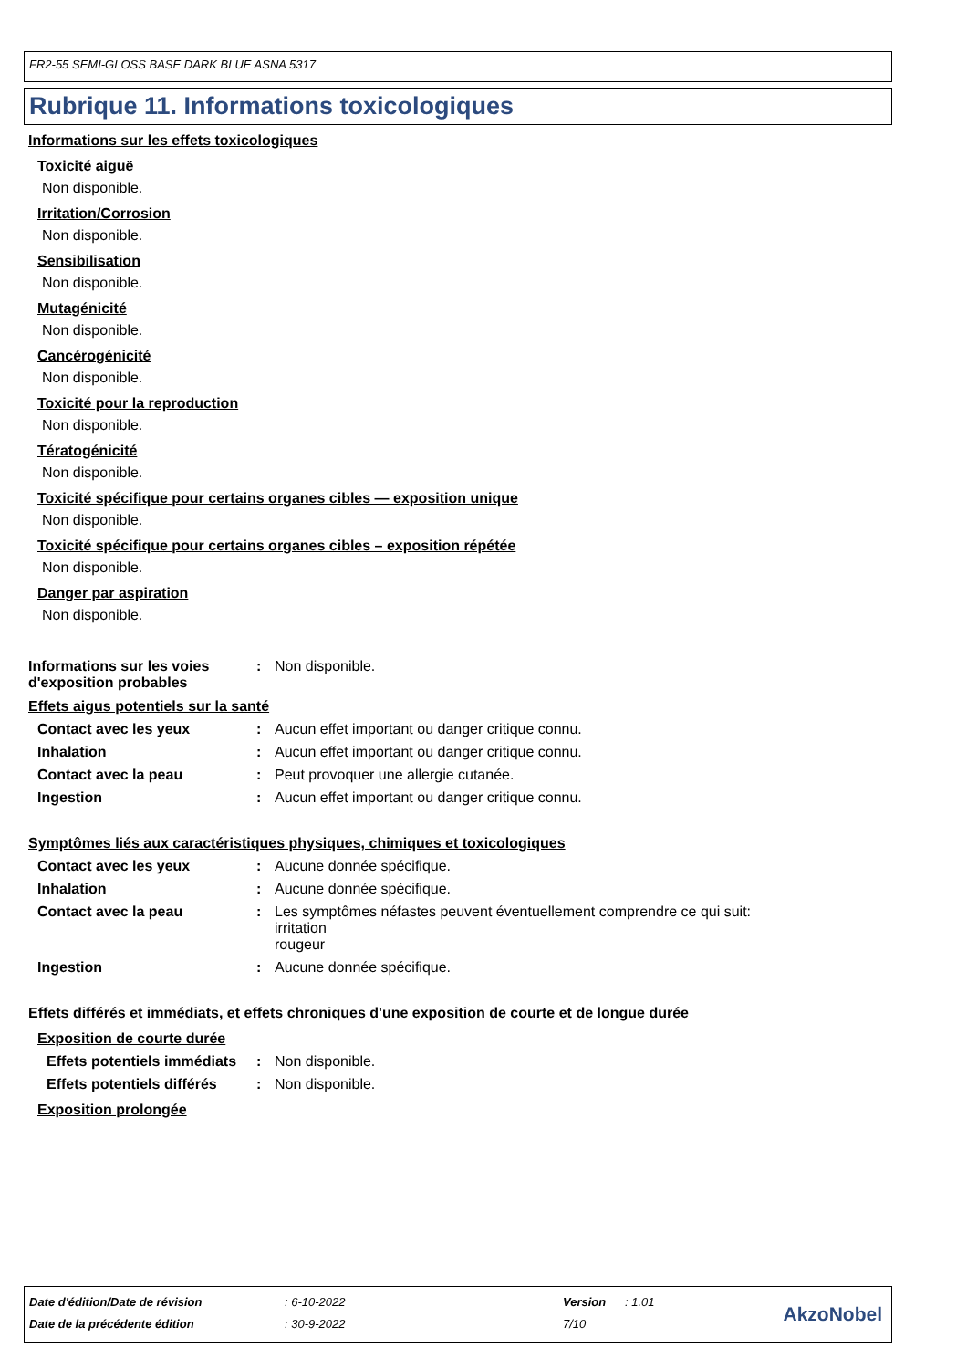FR2-55 SEMI-GLOSS BASE DARK BLUE ASNA 5317
Rubrique 11. Informations toxicologiques
Informations sur les effets toxicologiques
Toxicité aiguë
Non disponible.
Irritation/Corrosion
Non disponible.
Sensibilisation
Non disponible.
Mutagénicité
Non disponible.
Cancérogénicité
Non disponible.
Toxicité pour la reproduction
Non disponible.
Tératogénicité
Non disponible.
Toxicité spécifique pour certains organes cibles — exposition unique
Non disponible.
Toxicité spécifique pour certains organes cibles – exposition répétée
Non disponible.
Danger par aspiration
Non disponible.
Informations sur les voies d'exposition probables
: Non disponible.
Effets aigus potentiels sur la santé
Contact avec les yeux : Aucun effet important ou danger critique connu.
Inhalation : Aucun effet important ou danger critique connu.
Contact avec la peau : Peut provoquer une allergie cutanée.
Ingestion : Aucun effet important ou danger critique connu.
Symptômes liés aux caractéristiques physiques, chimiques et toxicologiques
Contact avec les yeux : Aucune donnée spécifique.
Inhalation : Aucune donnée spécifique.
Contact avec la peau : Les symptômes néfastes peuvent éventuellement comprendre ce qui suit:
irritation
rougeur
Ingestion : Aucune donnée spécifique.
Effets différés et immédiats, et effets chroniques d'une exposition de courte et de longue durée
Exposition de courte durée
Effets potentiels immédiats
: Non disponible.
Effets potentiels différés : Non disponible.
Exposition prolongée
| Date d'édition/Date de révision | : 6-10-2022 | Version | : 1.01 |
| Date de la précédente édition | : 30-9-2022 | 7/10 | |
AkzoNobel